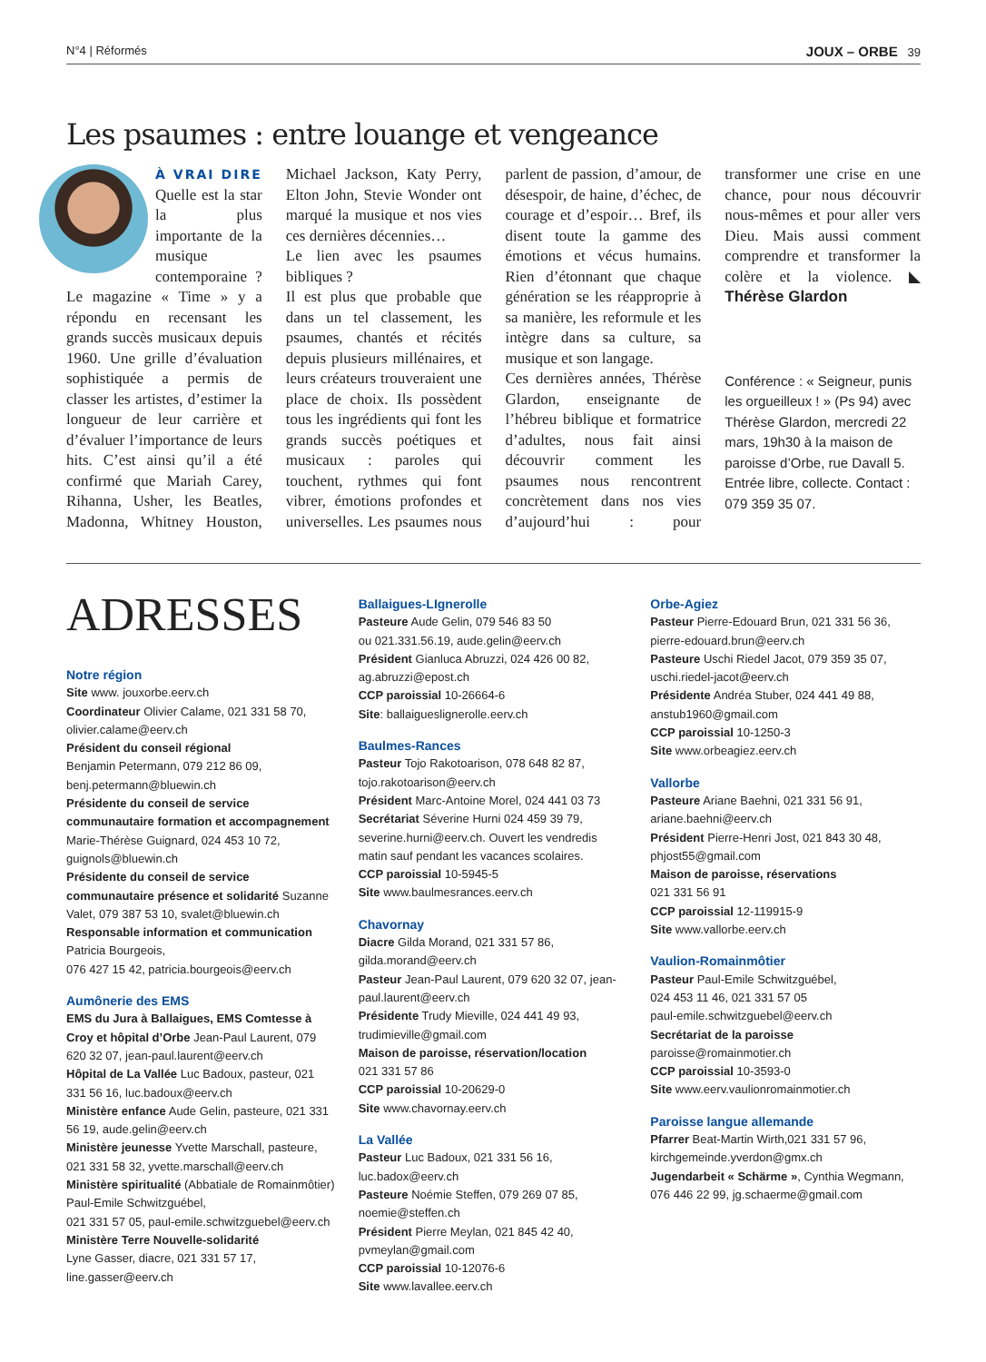N°4 | Réformés JOUX – ORBE 39
Les psaumes : entre louange et vengeance
À VRAI DIRE Quelle est la star la plus importante de la musique contemporaine ? Le magazine « Time » y a répondu en recensant les grands succès musicaux depuis 1960. Une grille d’évaluation sophistiquée a permis de classer les artistes, d’estimer la longueur de leur carrière et d’évaluer l’importance de leurs hits. C’est ainsi qu’il a été confirmé que Mariah Carey, Rihanna, Usher, les Beatles, Madonna, Whitney Houston, Michael Jackson, Katy Perry, Elton John, Stevie Wonder ont marqué la musique et nos vies ces dernières décennies…
Le lien avec les psaumes bibliques ?
Il est plus que probable que dans un tel classement, les psaumes, chantés et récités depuis plusieurs millénaires, et leurs créateurs trouveraient une place de choix. Ils possèdent tous les ingrédients qui font les grands succès poétiques et musicaux : paroles qui touchent, rythmes qui font vibrer, émotions profondes et universelles. Les psaumes nous parlent de passion, d’amour, de désespoir, de haine, d’échec, de courage et d’espoir… Bref, ils disent toute la gamme des émotions et vécus humains. Rien d’étonnant que chaque génération se les réapproprie à sa manière, les reformule et les intègre dans sa culture, sa musique et son langage.
Ces dernières années, Thérèse Glardon, enseignante de l’hébreu biblique et formatrice d’adultes, nous fait ainsi découvrir comment les psaumes nous rencontrent concrètement dans nos vies d’aujourd’hui : pour transformer une crise en une chance, pour nous découvrir nous-mêmes et pour aller vers Dieu. Mais aussi comment comprendre et transformer la colère et la violence. ◣ Thérèse Glardon
Conférence : « Seigneur, punis les orgueilleux ! » (Ps 94) avec Thérèse Glardon, mercredi 22 mars, 19h30 à la maison de paroisse d’Orbe, rue Davall 5. Entrée libre, collecte. Contact : 079 359 35 07.
ADRESSES
Notre région
Site www. jouxorbe.eerv.ch
Coordinateur Olivier Calame, 021 331 58 70, olivier.calame@eerv.ch
Président du conseil régional
Benjamin Petermann, 079 212 86 09, benj.petermann@bluewin.ch
Présidente du conseil de service communautaire formation et accompagnement Marie-Thérèse Guignard, 024 453 10 72, guignols@bluewin.ch
Présidente du conseil de service communautaire présence et solidarité Suzanne Valet, 079 387 53 10, svalet@bluewin.ch
Responsable information et communication Patricia Bourgeois,
076 427 15 42, patricia.bourgeois@eerv.ch
Aumônerie des EMS
EMS du Jura à Ballaigues, EMS Comtesse à Croy et hôpital d’Orbe Jean-Paul Laurent, 079 620 32 07, jean-paul.laurent@eerv.ch
Hôpital de La Vallée Luc Badoux, pasteur, 021 331 56 16, luc.badoux@eerv.ch
Ministère enfance Aude Gelin, pasteure, 021 331 56 19, aude.gelin@eerv.ch
Ministère jeunesse Yvette Marschall, pasteure, 021 331 58 32, yvette.marschall@eerv.ch
Ministère spiritualité (Abbatiale de Romainmôtier) Paul-Emile Schwitzguébel,
021 331 57 05, paul-emile.schwitzguebel@eerv.ch
Ministère Terre Nouvelle-solidarité
Lyne Gasser, diacre, 021 331 57 17,
line.gasser@eerv.ch
Ballaigues-LIgnerolle
Pasteure Aude Gelin, 079 546 83 50
ou 021.331.56.19, aude.gelin@eerv.ch
Président Gianluca Abruzzi, 024 426 00 82, ag.abruzzi@epost.ch
CCP paroissial 10-26664-6
Site: ballaigueslignerolle.eerv.ch
Baulmes-Rances
Pasteur Tojo Rakotoarison, 078 648 82 87, tojo.rakotoarison@eerv.ch
Président Marc-Antoine Morel, 024 441 03 73
Secrétariat Séverine Hurni 024 459 39 79, severine.hurni@eerv.ch. Ouvert les vendredis matin sauf pendant les vacances scolaires.
CCP paroissial 10-5945-5
Site www.baulmesrances.eerv.ch
Chavornay
Diacre Gilda Morand, 021 331 57 86, gilda.morand@eerv.ch
Pasteur Jean-Paul Laurent, 079 620 32 07, jean-paul.laurent@eerv.ch
Présidente Trudy Mieville, 024 441 49 93, trudimieville@gmail.com
Maison de paroisse, réservation/location
021 331 57 86
CCP paroissial 10-20629-0
Site www.chavornay.eerv.ch
La Vallée
Pasteur Luc Badoux, 021 331 56 16, luc.badox@eerv.ch
Pasteure Noémie Steffen, 079 269 07 85, noemie@steffen.ch
Président Pierre Meylan, 021 845 42 40, pvmeylan@gmail.com
CCP paroissial 10-12076-6
Site www.lavallee.eerv.ch
Orbe-Agiez
Pasteur Pierre-Edouard Brun, 021 331 56 36, pierre-edouard.brun@eerv.ch
Pasteure Uschi Riedel Jacot, 079 359 35 07, uschi.riedel-jacot@eerv.ch
Présidente Andréa Stuber, 024 441 49 88, anstub1960@gmail.com
CCP paroissial 10-1250-3
Site www.orbeagiez.eerv.ch
Vallorbe
Pasteure Ariane Baehni, 021 331 56 91, ariane.baehni@eerv.ch
Président Pierre-Henri Jost, 021 843 30 48, phjost55@gmail.com
Maison de paroisse, réservations
021 331 56 91
CCP paroissial 12-119915-9
Site www.vallorbe.eerv.ch
Vaulion-Romainmôtier
Pasteur Paul-Emile Schwitzguébel,
024 453 11 46, 021 331 57 05
paul-emile.schwitzguebel@eerv.ch
Secrétariat de la paroisse
paroisse@romainmotier.ch
CCP paroissial 10-3593-0
Site www.eerv.vaulionromainmotier.ch
Paroisse langue allemande
Pfarrer Beat-Martin Wirth,021 331 57 96, kirchgemeinde.yverdon@gmx.ch
Jugendarbeit « Schärme », Cynthia Wegmann, 076 446 22 99, jg.schaerme@gmail.com